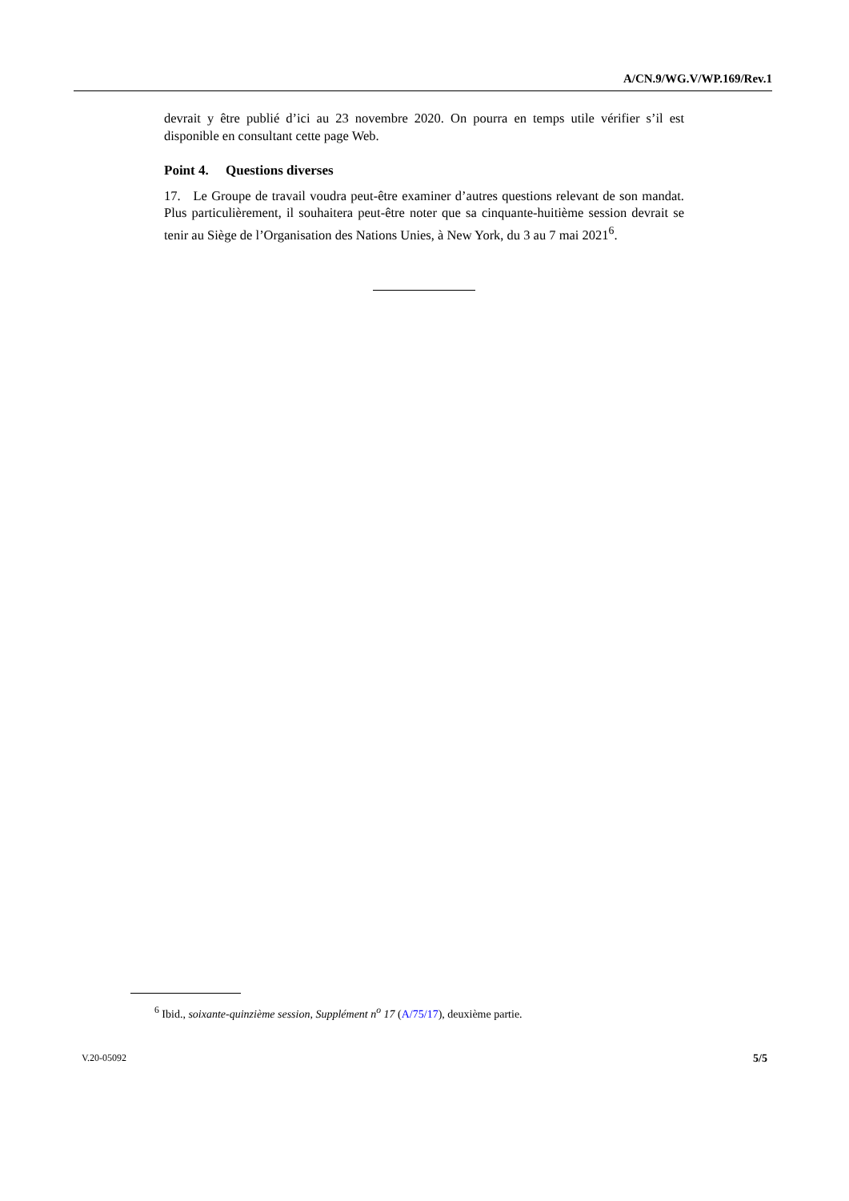A/CN.9/WG.V/WP.169/Rev.1
devrait y être publié d’ici au 23 novembre 2020. On pourra en temps utile vérifier s’il est disponible en consultant cette page Web.
Point 4. Questions diverses
17. Le Groupe de travail voudra peut-être examiner d’autres questions relevant de son mandat. Plus particulièrement, il souhaitera peut-être noter que sa cinquante-huitième session devrait se tenir au Siège de l’Organisation des Nations Unies, à New York, du 3 au 7 mai 2021<sup>6</sup>.
<sup>6</sup> Ibid., soixante-quinzième session, Supplément n<sup>o</sup> 17 (A/75/17), deuxième partie.
V.20-05092 5/5